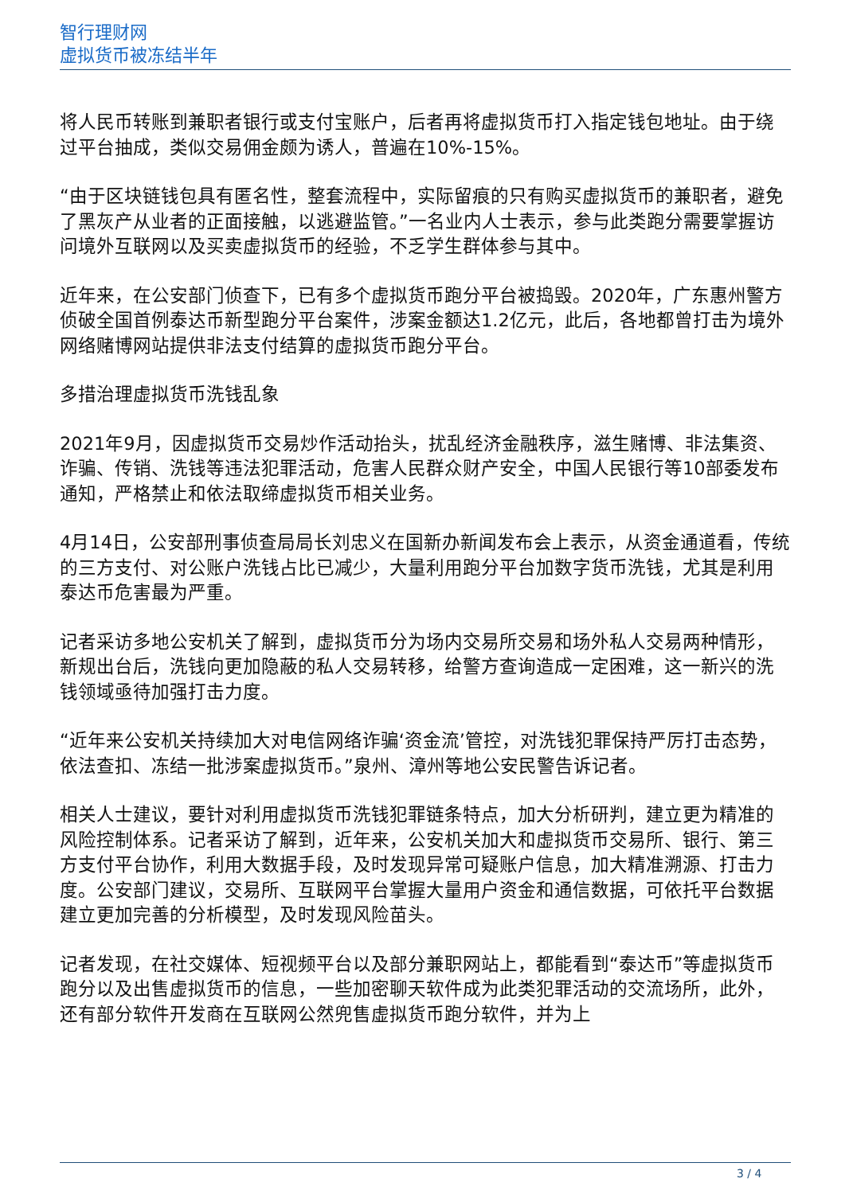智行理财网
虚拟货币被冻结半年
将人民币转账到兼职者银行或支付宝账户，后者再将虚拟货币打入指定钱包地址。由于绕过平台抽成，类似交易佣金颇为诱人，普遍在10%-15%。
“由于区块链钱包具有匿名性，整套流程中，实际留痕的只有购买虚拟货币的兼职者，避免了黑灰产从业者的正面接触，以逃避监管。”一名业内人士表示，参与此类跑分需要掌握访问境外互联网以及买卖虚拟货币的经验，不乏学生群体参与其中。
近年来，在公安部门侦查下，已有多个虚拟货币跑分平台被捣毁。2020年，广东惠州警方侦破全国首例泰达币新型跑分平台案件，涉案金额达1.2亿元，此后，各地都曾打击为境外网络赌博网站提供非法支付结算的虚拟货币跑分平台。
多措治理虚拟货币洗钱乱象
2021年9月，因虚拟货币交易炒作活动抬头，扰乱经济金融秩序，滋生赌博、非法集资、诈骗、传销、洗钱等违法犯罪活动，危害人民群众财产安全，中国人民银行等10部委发布通知，严格禁止和依法取缔虚拟货币相关业务。
4月14日，公安部刑事侦查局局长刘忠义在国新办新闻发布会上表示，从资金通道看，传统的三方支付、对公账户洗钱占比已减少，大量利用跑分平台加数字货币洗钱，尤其是利用泰达币危害最为严重。
记者采访多地公安机关了解到，虚拟货币分为场内交易所交易和场外私人交易两种情形，新规出台后，洗钱向更加隐蔽的私人交易转移，给警方查询造成一定困难，这一新兴的洗钱领域亟待加强打击力度。
“近年来公安机关持续加大对电信网络诈骗‘资金流’管控，对洗钱犯罪保持严厉打击态势，依法查扣、冻结一批涉案虚拟货币。”泉州、漳州等地公安民警告诉记者。
相关人士建议，要针对利用虚拟货币洗钱犯罪链条特点，加大分析研判，建立更为精准的风险控制体系。记者采访了解到，近年来，公安机关加大和虚拟货币交易所、银行、第三方支付平台协作，利用大数据手段，及时发现异常可疑账户信息，加大精准溯源、打击力度。公安部门建议，交易所、互联网平台掌握大量用户资金和通信数据，可依托平台数据建立更加完善的分析模型，及时发现风险苗头。
记者发现，在社交媒体、短视频平台以及部分兼职网站上，都能看到“泰达币”等虚拟货币跑分以及出售虚拟货币的信息，一些加密聊天软件成为此类犯罪活动的交流场所，此外，还有部分软件开发商在互联网公然兜售虚拟货币跑分软件，并为上
3 / 4